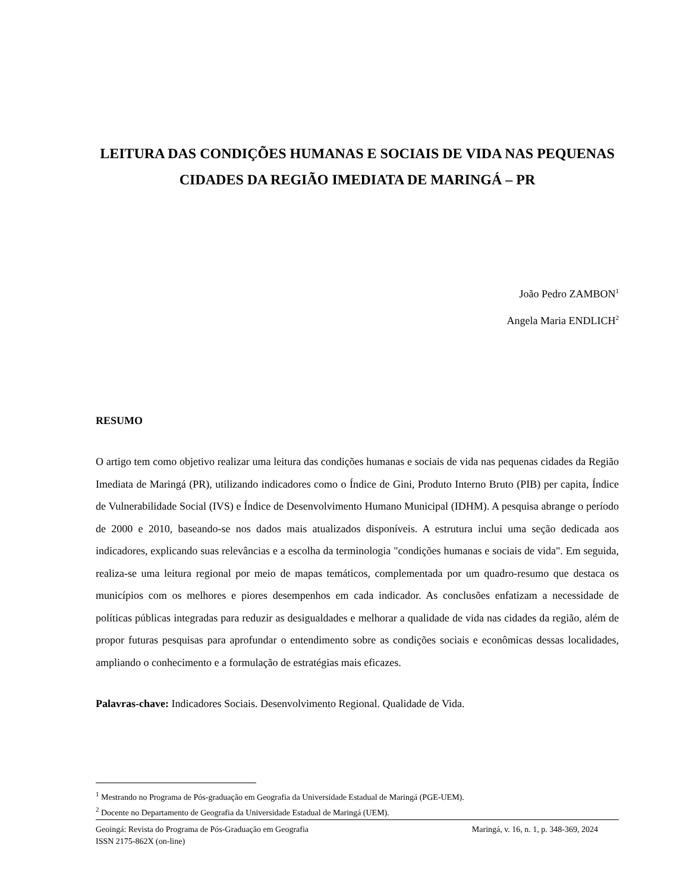LEITURA DAS CONDIÇÕES HUMANAS E SOCIAIS DE VIDA NAS PEQUENAS CIDADES DA REGIÃO IMEDIATA DE MARINGÁ – PR
João Pedro ZAMBON<sup>1</sup>
Angela Maria ENDLICH<sup>2</sup>
RESUMO
O artigo tem como objetivo realizar uma leitura das condições humanas e sociais de vida nas pequenas cidades da Região Imediata de Maringá (PR), utilizando indicadores como o Índice de Gini, Produto Interno Bruto (PIB) per capita, Índice de Vulnerabilidade Social (IVS) e Índice de Desenvolvimento Humano Municipal (IDHM). A pesquisa abrange o período de 2000 e 2010, baseando-se nos dados mais atualizados disponíveis. A estrutura inclui uma seção dedicada aos indicadores, explicando suas relevâncias e a escolha da terminologia "condições humanas e sociais de vida". Em seguida, realiza-se uma leitura regional por meio de mapas temáticos, complementada por um quadro-resumo que destaca os municípios com os melhores e piores desempenhos em cada indicador. As conclusões enfatizam a necessidade de políticas públicas integradas para reduzir as desigualdades e melhorar a qualidade de vida nas cidades da região, além de propor futuras pesquisas para aprofundar o entendimento sobre as condições sociais e econômicas dessas localidades, ampliando o conhecimento e a formulação de estratégias mais eficazes.
Palavras-chave: Indicadores Sociais. Desenvolvimento Regional. Qualidade de Vida.
<sup>1</sup> Mestrando no Programa de Pós-graduação em Geografia da Universidade Estadual de Maringá (PGE-UEM).
<sup>2</sup> Docente no Departamento de Geografia da Universidade Estadual de Maringá (UEM).
Geoingá: Revista do Programa de Pós-Graduação em Geografia
ISSN 2175-862X (on-line) Maringá, v. 16, n. 1, p. 348-369, 2024